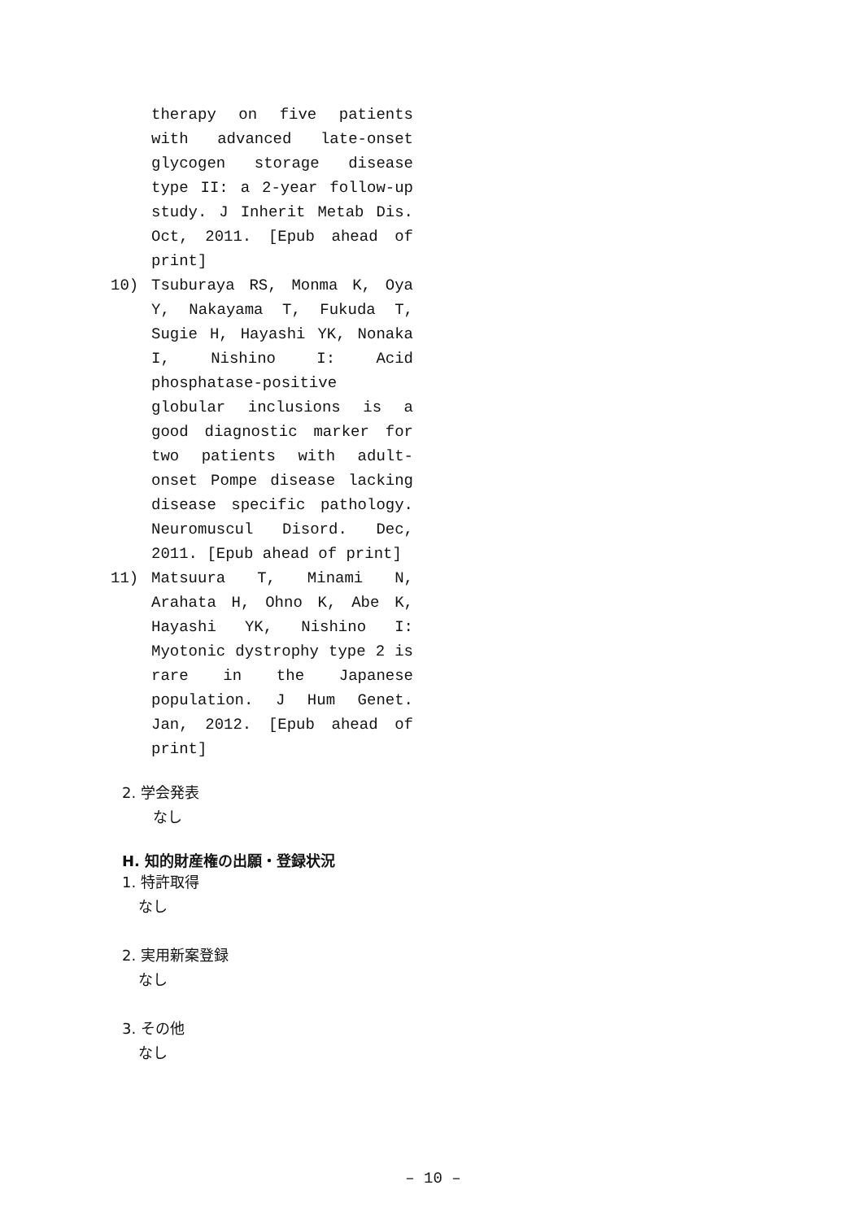therapy on five patients with advanced late-onset glycogen storage disease type II: a 2-year follow-up study. J Inherit Metab Dis. Oct, 2011. [Epub ahead of print]
10) Tsuburaya RS, Monma K, Oya Y, Nakayama T, Fukuda T, Sugie H, Hayashi YK, Nonaka I, Nishino I: Acid phosphatase-positive globular inclusions is a good diagnostic marker for two patients with adult-onset Pompe disease lacking disease specific pathology. Neuromuscul Disord. Dec, 2011. [Epub ahead of print]
11) Matsuura T, Minami N, Arahata H, Ohno K, Abe K, Hayashi YK, Nishino I: Myotonic dystrophy type 2 is rare in the Japanese population. J Hum Genet. Jan, 2012. [Epub ahead of print]
2. 学会発表
なし
H. 知的財産権の出願・登録状況
1. 特許取得
なし
2. 実用新案登録
なし
3. その他
なし
– 10 –